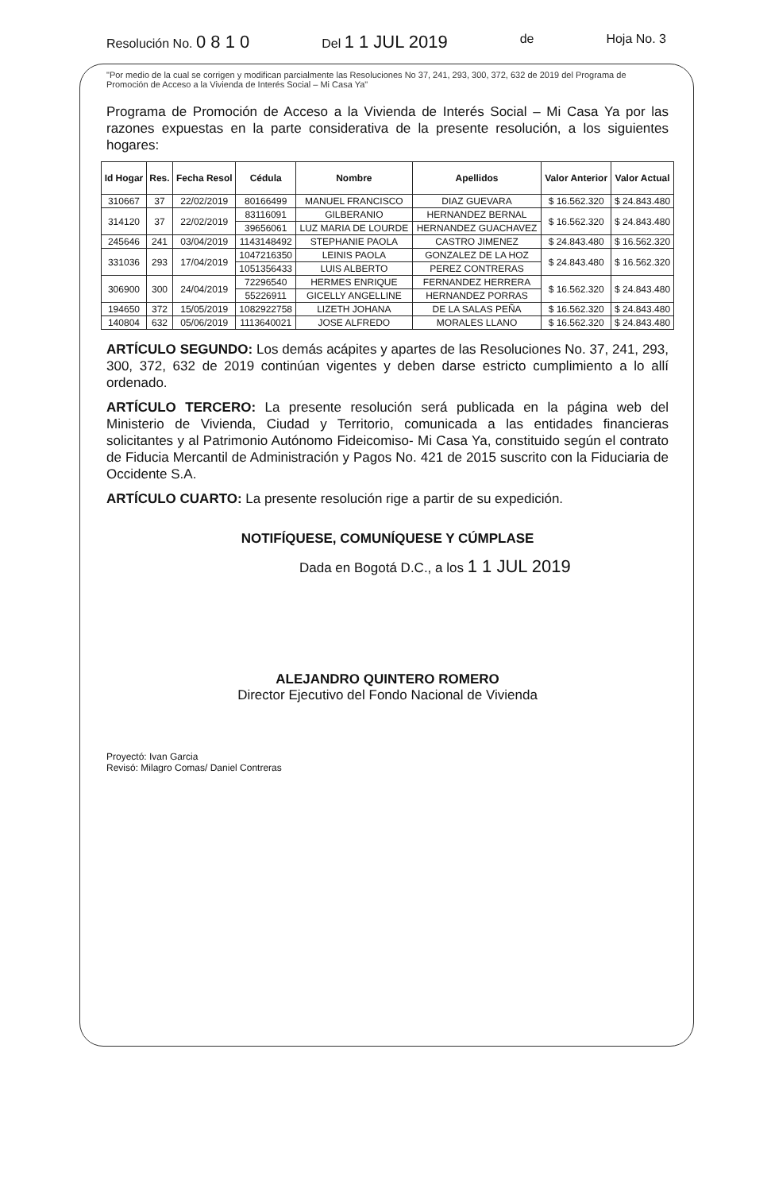Resolución No. 0 8 1 0 Del 1 1 JUL 2019 de Hoja No. 3
"Por medio de la cual se corrigen y modifican parcialmente las Resoluciones No 37, 241, 293, 300, 372, 632 de 2019 del Programa de Promoción de Acceso a la Vivienda de Interés Social – Mi Casa Ya"
Programa de Promoción de Acceso a la Vivienda de Interés Social – Mi Casa Ya por las razones expuestas en la parte considerativa de la presente resolución, a los siguientes hogares:
| Id Hogar | Res. | Fecha Resol | Cédula | Nombre | Apellidos | Valor Anterior | Valor Actual |
| --- | --- | --- | --- | --- | --- | --- | --- |
| 310667 | 37 | 22/02/2019 | 80166499 | MANUEL FRANCISCO | DIAZ GUEVARA | $ 16.562.320 | $ 24.843.480 |
| 314120 | 37 | 22/02/2019 | 83116091 | GILBERANIO | HERNANDEZ BERNAL | $ 16.562.320 | $ 24.843.480 |
| | | | 39656061 | LUZ MARIA DE LOURDE | HERNANDEZ GUACHAVEZ | | |
| 245646 | 241 | 03/04/2019 | 1143148492 | STEPHANIE PAOLA | CASTRO JIMENEZ | $ 24.843.480 | $ 16.562.320 |
| 331036 | 293 | 17/04/2019 | 1047216350 | LEINIS PAOLA | GONZALEZ DE LA HOZ | $ 24.843.480 | $ 16.562.320 |
| | | | 1051356433 | LUIS ALBERTO | PEREZ CONTRERAS | | |
| 306900 | 300 | 24/04/2019 | 72296540 | HERMES ENRIQUE | FERNANDEZ HERRERA | $ 16.562.320 | $ 24.843.480 |
| | | | 55226911 | GICELLY ANGELLINE | HERNANDEZ PORRAS | | |
| 194650 | 372 | 15/05/2019 | 1082922758 | LIZETH JOHANA | DE LA SALAS PEÑA | $ 16.562.320 | $ 24.843.480 |
| 140804 | 632 | 05/06/2019 | 1113640021 | JOSE ALFREDO | MORALES LLANO | $ 16.562.320 | $ 24.843.480 |
ARTÍCULO SEGUNDO: Los demás acápites y apartes de las Resoluciones No. 37, 241, 293, 300, 372, 632 de 2019 continúan vigentes y deben darse estricto cumplimiento a lo allí ordenado.
ARTÍCULO TERCERO: La presente resolución será publicada en la página web del Ministerio de Vivienda, Ciudad y Territorio, comunicada a las entidades financieras solicitantes y al Patrimonio Autónomo Fideicomiso- Mi Casa Ya, constituido según el contrato de Fiducia Mercantil de Administración y Pagos No. 421 de 2015 suscrito con la Fiduciaria de Occidente S.A.
ARTÍCULO CUARTO: La presente resolución rige a partir de su expedición.
NOTIFÍQUESE, COMUNÍQUESE Y CÚMPLASE
Dada en Bogotá D.C., a los 1 1 JUL 2019
ALEJANDRO QUINTERO ROMERO
Director Ejecutivo del Fondo Nacional de Vivienda
Proyectó: Ivan Garcia
Revisó: Milagro Comas/ Daniel Contreras